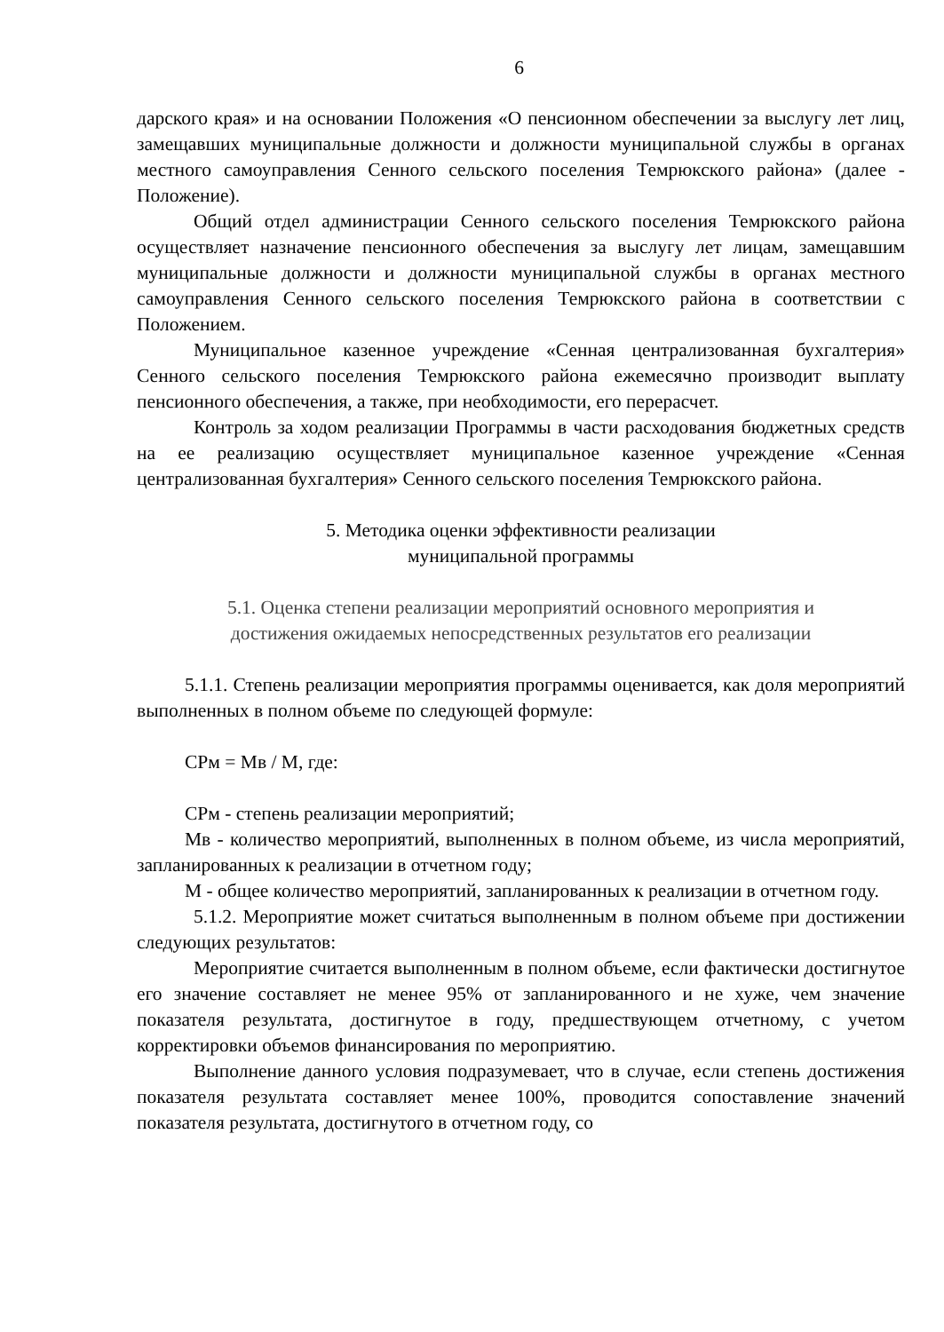6
дарского края» и на основании Положения «О пенсионном обеспечении за выслугу лет лиц, замещавших муниципальные должности и должности муниципальной службы в органах местного самоуправления Сенного сельского поселения Темрюкского района» (далее - Положение).
Общий отдел администрации Сенного сельского поселения Темрюкского района осуществляет назначение пенсионного обеспечения за выслугу лет лицам, замещавшим муниципальные должности и должности муниципальной службы в органах местного самоуправления Сенного сельского поселения Темрюкского района в соответствии с Положением.
Муниципальное казенное учреждение «Сенная централизованная бухгалтерия» Сенного сельского поселения Темрюкского района ежемесячно производит выплату пенсионного обеспечения, а также, при необходимости, его перерасчет.
Контроль за ходом реализации Программы в части расходования бюджетных средств на ее реализацию осуществляет муниципальное казенное учреждение «Сенная централизованная бухгалтерия» Сенного сельского поселения Темрюкского района.
5. Методика оценки эффективности реализации
муниципальной программы
5.1. Оценка степени реализации мероприятий основного мероприятия и
достижения ожидаемых непосредственных результатов его реализации
5.1.1. Степень реализации мероприятия программы оценивается, как доля мероприятий выполненных в полном объеме по следующей формуле:
СРм = Мв / М, где:
СРм - степень реализации мероприятий;
Мв - количество мероприятий, выполненных в полном объеме, из числа мероприятий, запланированных к реализации в отчетном году;
М - общее количество мероприятий, запланированных к реализации в отчетном году.
5.1.2. Мероприятие может считаться выполненным в полном объеме при достижении следующих результатов:
Мероприятие считается выполненным в полном объеме, если фактически достигнутое его значение составляет не менее 95% от запланированного и не хуже, чем значение показателя результата, достигнутое в году, предшествующем отчетному, с учетом корректировки объемов финансирования по мероприятию.
Выполнение данного условия подразумевает, что в случае, если степень достижения показателя результата составляет менее 100%, проводится сопоставление значений показателя результата, достигнутого в отчетном году, со